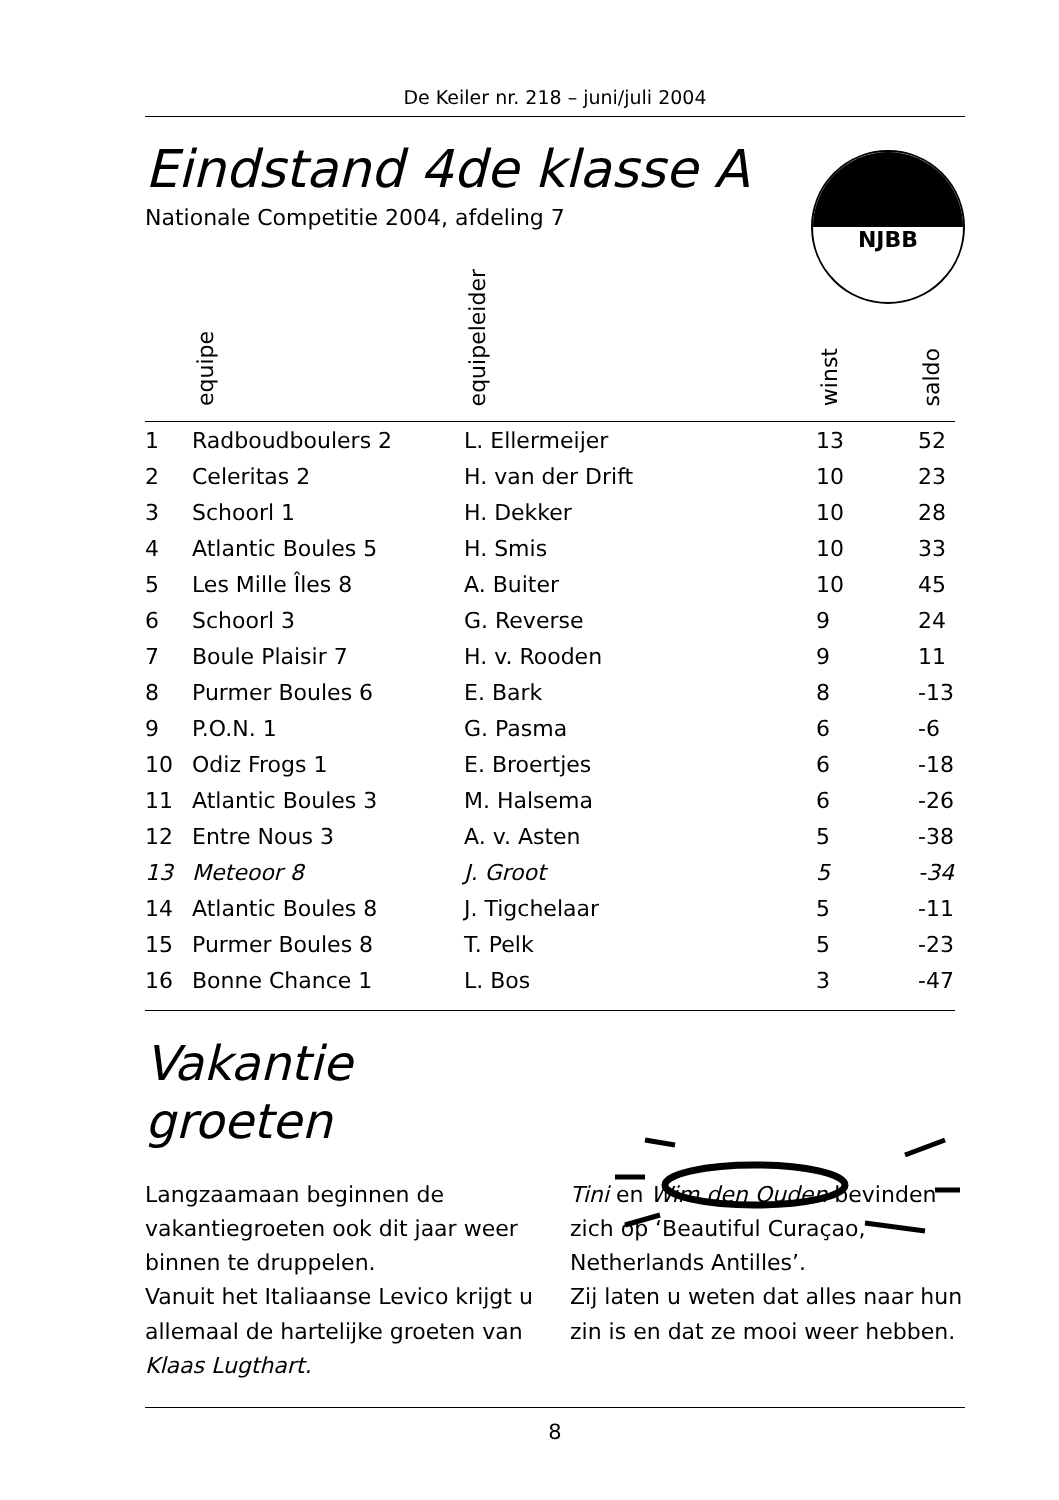De Keiler nr. 218 – juni/juli 2004
Eindstand 4de klasse A
Nationale Competitie 2004, afdeling 7
NJBB
| | equipe | equipeleider | winst | saldo |
| --- | --- | --- | --- | --- |
| 1 | Radboudboulers 2 | L. Ellermeijer | 13 | 52 |
| 2 | Celeritas 2 | H. van der Drift | 10 | 23 |
| 3 | Schoorl 1 | H. Dekker | 10 | 28 |
| 4 | Atlantic Boules 5 | H. Smis | 10 | 33 |
| 5 | Les Mille Îles 8 | A. Buiter | 10 | 45 |
| 6 | Schoorl 3 | G. Reverse | 9 | 24 |
| 7 | Boule Plaisir 7 | H. v. Rooden | 9 | 11 |
| 8 | Purmer Boules 6 | E. Bark | 8 | -13 |
| 9 | P.O.N. 1 | G. Pasma | 6 | -6 |
| 10 | Odiz Frogs 1 | E. Broertjes | 6 | -18 |
| 11 | Atlantic Boules 3 | M. Halsema | 6 | -26 |
| 12 | Entre Nous 3 | A. v. Asten | 5 | -38 |
| 13 | Meteoor 8 | J. Groot | 5 | -34 |
| 14 | Atlantic Boules 8 | J. Tigchelaar | 5 | -11 |
| 15 | Purmer Boules 8 | T. Pelk | 5 | -23 |
| 16 | Bonne Chance 1 | L. Bos | 3 | -47 |
Vakantie
groeten
Langzaamaan beginnen de vakantiegroeten ook dit jaar weer binnen te druppelen.
Vanuit het Italiaanse Levico krijgt u allemaal de hartelijke groeten van Klaas Lugthart.
Tini en Wim den Ouden bevinden zich op ‘Beautiful Curaçao, Netherlands Antilles’.
Zij laten u weten dat alles naar hun zin is en dat ze mooi weer hebben.
8